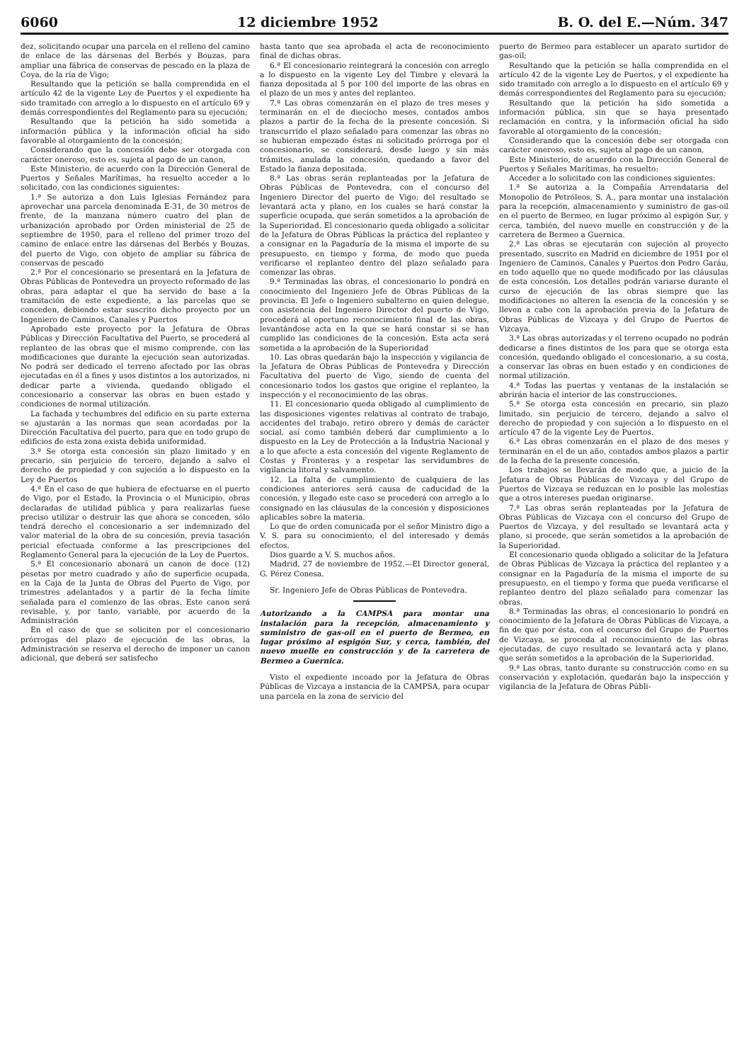6060 12 diciembre 1952 B. O. del E.—Núm. 347
dez, solicitando ocupar una parcela en el relleno del camino de enlace de las dársenas del Berbés y Bouzas, para ampliar una fábrica de conservas de pescado en la plaza de Coya, de la ría de Vigo;
Resultando que la petición se halla comprendida en el artículo 42 de la vigente Ley de Puertos y el expediente ha sido tramitado con arreglo a lo dispuesto en el artículo 69 y demás correspondientes del Reglamento para su ejecución;
Resultando que la petición ha sido sometida a información pública y la información oficial ha sido favorable al otorgamiento de la concesión;
Considerando que la concesión debe ser otorgada con carácter oneroso, esto es, sujeta al pago de un canon,
Este Ministerio, de acuerdo con la Dirección General de Puertos y Señales Marítimas, ha resuelto acceder a lo solicitado, con las condiciones siguientes:
1.ª Se autoriza a don Luis Iglesias Fernández para aprovechar una parcela denominada E-31, de 30 metros de frente, de la manzana número cuatro del plan de urbanización aprobado por Orden ministerial de 25 de septiembre de 1950, para el relleno del primer trozo del camino de enlace entre las dársenas del Berbés y Bouzas, del puerto de Vigo, con objeto de ampliar su fábrica de conservas de pescado
2.ª Por el concesionario se presentará en la Jefatura de Obras Públicas de Pontevedra un proyecto reformado de las obras, para adaptar el que ha servido de base a la tramitación de este expediente, a las parcelas que se conceden, debiendo estar suscrito dicho proyecto por un Ingeniero de Caminos, Canales y Puertos
Aprobado este proyecto por la Jefatura de Obras Públicas y Dirección Facultativa del Puerto, se procederá al replanteo de las obras que el mismo comprende, con las modificaciones que durante la ejecución sean autorizadas. No podrá ser dedicado el terreno afectado por las obras ejecutadas en él a fines y usos distintos a los autorizados, ni dedicar parte a vivienda, quedando obligado el concesionario a conservar las obras en buen estado y condiciones de normal utilización.
La fachada y techumbres del edificio en su parte externa se ajustarán a las normas que sean acordadas por la Dirección Facultativa del puerto, para que en todo grupo de edificios de esta zona exista debida uniformidad.
3.ª Se otorga esta concesión sin plazo limitado y en precario, sin perjuicio de tercero, dejando a salvo el derecho de propiedad y con sujeción a lo dispuesto en la Ley de Puertos
4.ª En el caso de que hubiera de efectuarse en el puerto de Vigo, por el Estado, la Provincia o el Municipio, obras declaradas de utilidad pública y para realizarlas fuese preciso utilizar o destruir las que ahora se conceden, sólo tendrá derecho el concesionario a ser indemnizado del valor material de la obra de su concesión, previa tasación pericial efectuada conforme a las prescripciones del Reglamento General para la ejecución de la Ley de Puertos.
5.ª El concesionario abonará un canon de doce (12) pesetas por metro cuadrado y año de superficie ocupada, en la Caja de la Junta de Obras del Puerto de Vigo, por trimestres adelantados y a partir de la fecha límite señalada para el comienzo de las obras. Este canon será revisable, y, por tanto, variable, por acuerdo de la Administración
En el caso de que se soliciten por el concesionario prórrogas del plazo de ejecución de las obras, la Administración se reserva el derecho de imponer un canon adicional, que deberá ser satisfecho
hasta tanto que sea aprobada el acta de reconocimiento final de dichas obras.
6.ª El concesionario reintegrará la concesión con arreglo a lo dispuesto en la vigente Ley del Timbre y elevará la fianza depositada al 5 por 100 del importe de las obras en el plazo de un mes y antes del replanteo.
7.ª Las obras comenzarán en el plazo de tres meses y terminarán en el de dieciocho meses, contados ambos plazos a partir de la fecha de la presente concesión. Si transcurrido el plazo señalado para comenzar las obras no se hubieran empezado éstas ni solicitado prórroga por el concesionario, se considerará, desde luego y sin más trámites, anulada la concesión, quedando a favor del Estado la fianza depositada.
8.ª Las obras serán replanteadas por la Jefatura de Obras Públicas de Pontevedra, con el concurso del Ingeniero Director del puerto de Vigo; del resultado se levantará acta y plano, en los cuales se hará constar la superficie ocupada, que serán sometidos a la aprobación de la Superioridad. El concesionario queda obligado a solicitar de la Jefatura de Obras Públicas la práctica del replanteo y a consignar en la Pagaduría de la misma el importe de su presupuesto, en tiempo y forma, de modo que pueda verificarse el replanteo dentro del plazo señalado para comenzar las obras.
9.ª Terminadas las obras, el concesionario lo pondrá en conocimiento del Ingeniero Jefe de Obras Públicas de la provincia. El Jefe o Ingeniero subalterno en quien delegue, con asistencia del Ingeniero Director del puerto de Vigo, procederá al oportuno reconocimiento final de las obras, levantándose acta en la que se hará constar si se han cumplido las condiciones de la concesión. Esta acta será sometida a la aprobación de la Superioridad
10. Las obras quedarán bajo la inspección y vigilancia de la Jefatura de Obras Públicas de Pontevedra y Dirección Facultativa del puerto de Vigo, siendo de cuenta del concesionario todos los gastos que origine el replanteo, la inspección y el reconocimiento de las obras.
11. El concesionario queda obligado al cumplimiento de las disposiciones vigentes relativas al contrato de trabajo, accidentes del trabajo, retiro obrero y demás de carácter social, así como también deberá dar cumplimiento a lo dispuesto en la Ley de Protección a la Industria Nacional y a lo que afecte a esta concesión del vigente Reglamento de Costas y Fronteras y a respetar las servidumbres de vigilancia litoral y salvamento.
12. La falta de cumplimiento de cualquiera de las condiciones anteriores será causa de caducidad de la concesión, y llegado este caso se procederá con arreglo a lo consignado en las cláusulas de la concesión y disposiciones aplicables sobre la materia.
Lo que de orden comunicada por el señor Ministro digo a V. S. para su conocimiento, el del interesado y demás efectos.
Dios guarde a V. S. muchos años.
Madrid, 27 de noviembre de 1952.—El Director general, G. Pérez Conesa.
Sr. Ingeniero Jefe de Obras Públicas de Pontevedra.
Autorizando a la CAMPSA para montar una instalación para la recepción, almacenamiento y suministro de gas-oil en el puerto de Bermeo, en lugar próximo al espigón Sur, y cerca, también, del nuevo muelle en construcción y de la carretera de Bermeo a Guernica.
Visto el expediente incoado por la Jefatura de Obras Públicas de Vizcaya a instancia de la CAMPSA, para ocupar una parcela en la zona de servicio del
puerto de Bermeo para establecer un aparato surtidor de gas-oil;
Resultando que la petición se halla comprendida en el artículo 42 de la vigente Ley de Puertos, y el expediente ha sido tramitado con arreglo a lo dispuesto en el artículo 69 y demás correspondientes del Reglamento para su ejecución;
Resultando que la petición ha sido sometida a información pública, sin que se haya presentado reclamación en contra, y la información oficial ha sido favorable al otorgamiento de la concesión;
Considerando que la concesión debe ser otorgada con carácter oneroso, esto es, sujeta al pago de un canon,
Este Ministerio, de acuerdo con la Dirección General de Puertos y Señales Marítimas, ha resuelto:
Acceder a lo solicitado con las condiciones siguientes:
1.ª Se autoriza a la Compañía Arrendataria del Monopolio de Petróleos, S. A., para montar una instalación para la recepción, almacenamiento y suministro de gas-oil en el puerto de Bermeo, en lugar próximo al espigón Sur, y cerca, también, del nuevo muelle en construcción y de la carretera de Bermeo a Guernica.
2.ª Las obras se ejecutarán con sujeción al proyecto presentado, suscrito en Madrid en diciembre de 1951 por el Ingeniero de Caminos, Canales y Puertos don Pedro Garáu, en todo aquello que no quede modificado por las cláusulas de esta concesión. Los detalles podrán variarse durante el curso de ejecución de las obras siempre que las modificaciones no alteren la esencia de la concesión y se lleven a cabo con la aprobación previa de la Jefatura de Obras Públicas de Vizcaya y del Grupo de Puertos de Vizcaya.
3.ª Las obras autorizadas y el terreno ocupado no podrán dedicarse a fines distintos de los para que se otorga esta concesión, quedando obligado el concesionario, a su costa, a conservar las obras en buen estado y en condiciones de normal utilización.
4.ª Todas las puertas y ventanas de la instalación se abrirán hacia el interior de las construcciones.
5.ª Se otorga esta concesión en precario, sin plazo limitado, sin perjuicio de tercero, dejando a salvo el derecho de propiedad y con sujeción a lo dispuesto en el artículo 47 de la vigente Ley de Puertos.
6.ª Las obras comenzarán en el plazo de dos meses y terminarán en el de un año, contados ambos plazos a partir de la fecha de la presente concesión.
Los trabajos se llevarán de modo que, a juicio de la Jefatura de Obras Públicas de Vizcaya y del Grupo de Puertos de Vizcaya se reduzcan en lo posible las molestias que a otros intereses puedan originarse.
7.ª Las obras serán replanteadas por la Jefatura de Obras Públicas de Vizcaya con el concurso del Grupo de Puertos de Vizcaya, y del resultado se levantará acta y plano, si procede, que serán sometidos a la aprobación de la Superioridad.
El concesionario queda obligado a solicitar de la Jefatura de Obras Públicas de Vizcaya la práctica del replanteo y a consignar en la Pagaduría de la misma el importe de su presupuesto, en el tiempo y forma que pueda verificarse el replanteo dentro del plazo señalado para comenzar las obras.
8.ª Terminadas las obras, el concesionario lo pondrá en conocimiento de la Jefatura de Obras Públicas de Vizcaya, a fin de que por ésta, con el concurso del Grupo de Puertos de Vizcaya, se proceda al reconocimiento de las obras ejecutadas, de cuyo resultado se levantará acta y plano, que serán sometidos a la aprobación de la Superioridad.
9.ª Las obras, tanto durante su construcción como en su conservación y explotación, quedarán bajo la inspección y vigilancia de la Jefatura de Obras Públi-